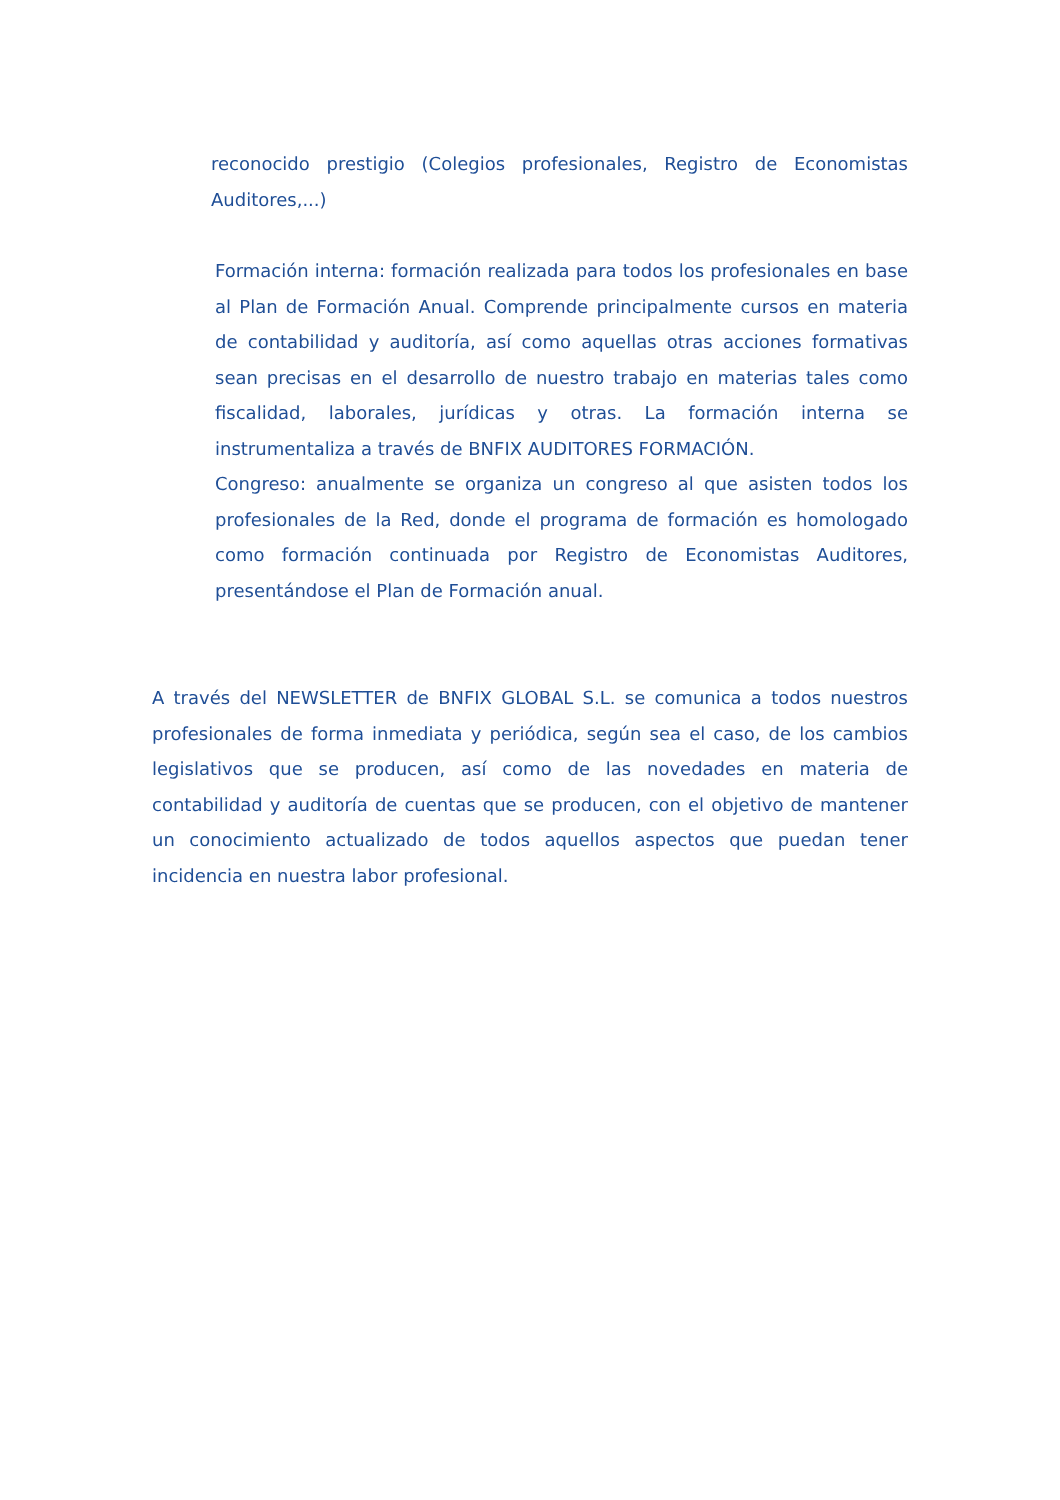reconocido prestigio (Colegios profesionales, Registro de Economistas Auditores,...)
Formación interna: formación realizada para todos los profesionales en base al Plan de Formación Anual. Comprende principalmente cursos en materia de contabilidad y auditoría, así como aquellas otras acciones formativas sean precisas en el desarrollo de nuestro trabajo en materias tales como fiscalidad, laborales, jurídicas y otras. La formación interna se instrumentaliza a través de BNFIX AUDITORES FORMACIÓN.
Congreso: anualmente se organiza un congreso al que asisten todos los profesionales de la Red, donde el programa de formación es homologado como formación continuada por Registro de Economistas Auditores, presentándose el Plan de Formación anual.
A través del NEWSLETTER de BNFIX GLOBAL S.L. se comunica a todos nuestros profesionales de forma inmediata y periódica, según sea el caso, de los cambios legislativos que se producen, así como de las novedades en materia de contabilidad y auditoría de cuentas que se producen, con el objetivo de mantener un conocimiento actualizado de todos aquellos aspectos que puedan tener incidencia en nuestra labor profesional.